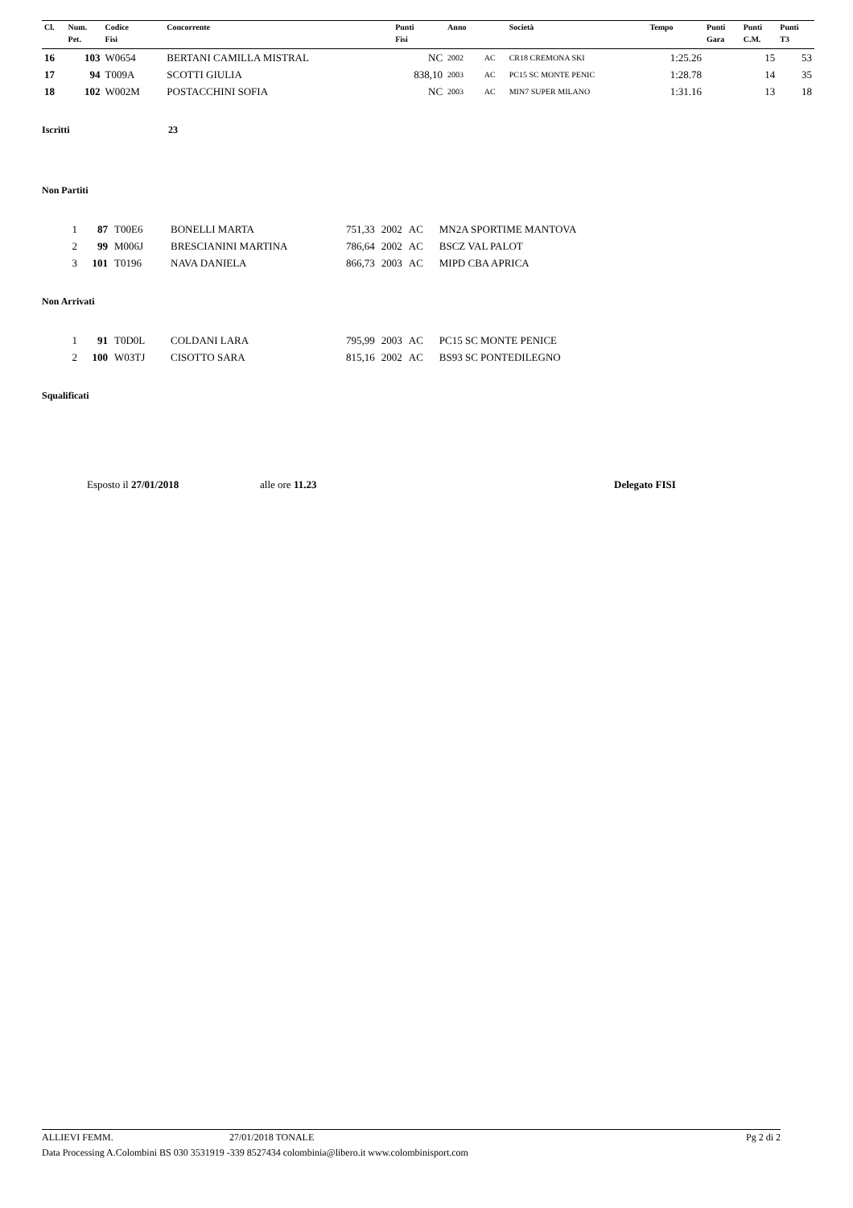| Cl. | Num. | Codice | Concorrente | Punti | Anno | | Società | Tempo | Punti | Punti | Punti |
| --- | --- | --- | --- | --- | --- | --- | --- | --- | --- | --- | --- |
| | Pet. | Fisi | | Fisi | | | | | Gara | C.M. | T3 |
| 16 | 103 | W0654 | BERTANI CAMILLA MISTRAL | NC | 2002 | AC | CR18 CREMONA SKI | 1:25.26 | | 15 | 53 |
| 17 | 94 | T009A | SCOTTI GIULIA | 838,10 | 2003 | AC | PC15 SC MONTE PENIC | 1:28.78 | | 14 | 35 |
| 18 | 102 | W002M | POSTACCHINI SOFIA | NC | 2003 | AC | MIN7 SUPER MILANO | 1:31.16 | | 13 | 18 |
Iscritti 23
Non Partiti
| 1 | 87 | T00E6 | BONELLI MARTA | 751,33 | 2002 | AC | MN2A SPORTIME MANTOVA |
| 2 | 99 | M006J | BRESCIANINI MARTINA | 786,64 | 2002 | AC | BSCZ VAL PALOT |
| 3 | 101 | T0196 | NAVA DANIELA | 866,73 | 2003 | AC | MIPD CBA APRICA |
Non Arrivati
| 1 | 91 | T0D0L | COLDANI LARA | 795,99 | 2003 | AC | PC15 SC MONTE PENICE |
| 2 | 100 | W03TJ | CISOTTO SARA | 815,16 | 2002 | AC | BS93 SC PONTEDILEGNO |
Squalificati
Esposto il 27/01/2018 alle ore 11.23 Delegato FISI
ALLIEVI FEMM. 27/01/2018 TONALE Pg 2 di 2
Data Processing A.Colombini BS 030 3531919 -339 8527434 colombinia@libero.it www.colombinisport.com